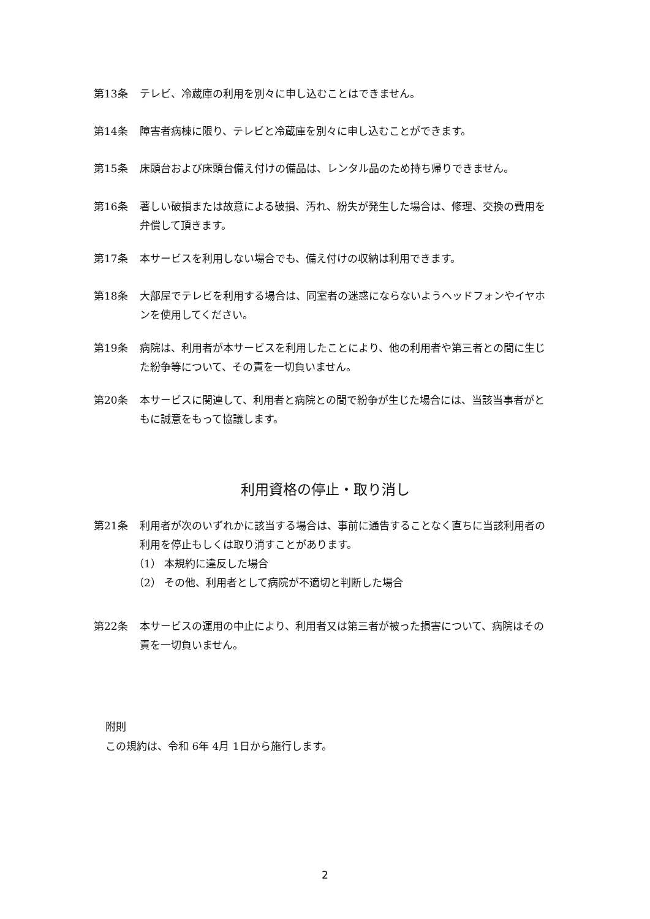第13条 テレビ、冷蔵庫の利用を別々に申し込むことはできません。
第14条 障害者病棟に限り、テレビと冷蔵庫を別々に申し込むことができます。
第15条 床頭台および床頭台備え付けの備品は、レンタル品のため持ち帰りできません。
第16条 著しい破損または故意による破損、汚れ、紛失が発生した場合は、修理、交換の費用を弁償して頂きます。
第17条 本サービスを利用しない場合でも、備え付けの収納は利用できます。
第18条 大部屋でテレビを利用する場合は、同室者の迷惑にならないようヘッドフォンやイヤホンを使用してください。
第19条 病院は、利用者が本サービスを利用したことにより、他の利用者や第三者との間に生じた紛争等について、その責を一切負いません。
第20条 本サービスに関連して、利用者と病院との間で紛争が生じた場合には、当該当事者がともに誠意をもって協議します。
利用資格の停止・取り消し
第21条 利用者が次のいずれかに該当する場合は、事前に通告することなく直ちに当該利用者の利用を停止もしくは取り消すことがあります。
（1） 本規約に違反した場合
（2） その他、利用者として病院が不適切と判断した場合
第22条 本サービスの運用の中止により、利用者又は第三者が被った損害について、病院はその責を一切負いません。
附則
この規約は、令和 6年 4月 1日から施行します。
2